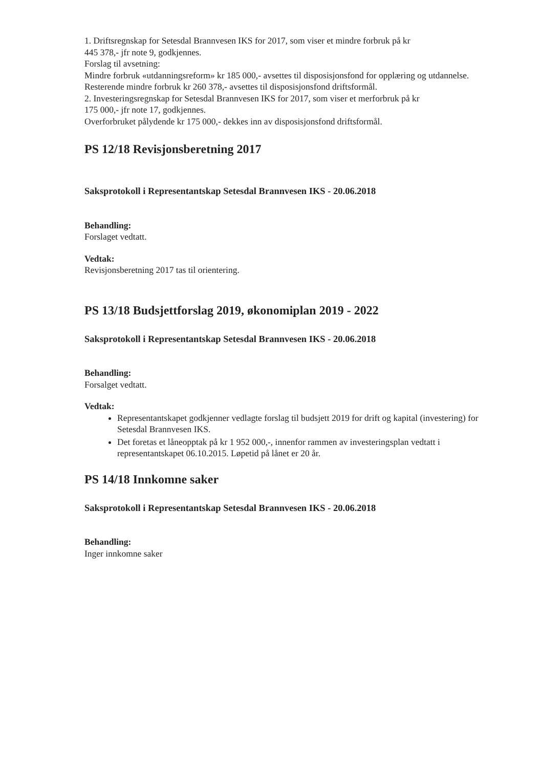1. Driftsregnskap for Setesdal Brannvesen IKS for 2017, som viser et mindre forbruk på kr
445 378,- jfr note 9, godkjennes.
Forslag til avsetning:
Mindre forbruk «utdanningsreform» kr 185 000,- avsettes til disposisjonsfond for opplæring og utdannelse.
Resterende mindre forbruk kr 260 378,- avsettes til disposisjonsfond driftsformål.
2. Investeringsregnskap for Setesdal Brannvesen IKS for 2017, som viser et merforbruk på kr
175 000,- jfr note 17, godkjennes.
Overforbruket pålydende kr 175 000,- dekkes inn av disposisjonsfond driftsformål.
PS 12/18 Revisjonsberetning 2017
Saksprotokoll i Representantskap Setesdal Brannvesen IKS - 20.06.2018
Behandling:
Forslaget vedtatt.
Vedtak:
Revisjonsberetning 2017 tas til orientering.
PS 13/18 Budsjettforslag 2019, økonomiplan 2019 - 2022
Saksprotokoll i Representantskap Setesdal Brannvesen IKS - 20.06.2018
Behandling:
Forsalget vedtatt.
Vedtak:
Representantskapet godkjenner vedlagte forslag til budsjett 2019 for drift og kapital (investering) for Setesdal Brannvesen IKS.
Det foretas et låneopptak på kr 1 952 000,-, innenfor rammen av investeringsplan vedtatt i representantskapet 06.10.2015. Løpetid på lånet er 20 år.
PS 14/18 Innkomne saker
Saksprotokoll i Representantskap Setesdal Brannvesen IKS - 20.06.2018
Behandling:
Inger innkomne saker